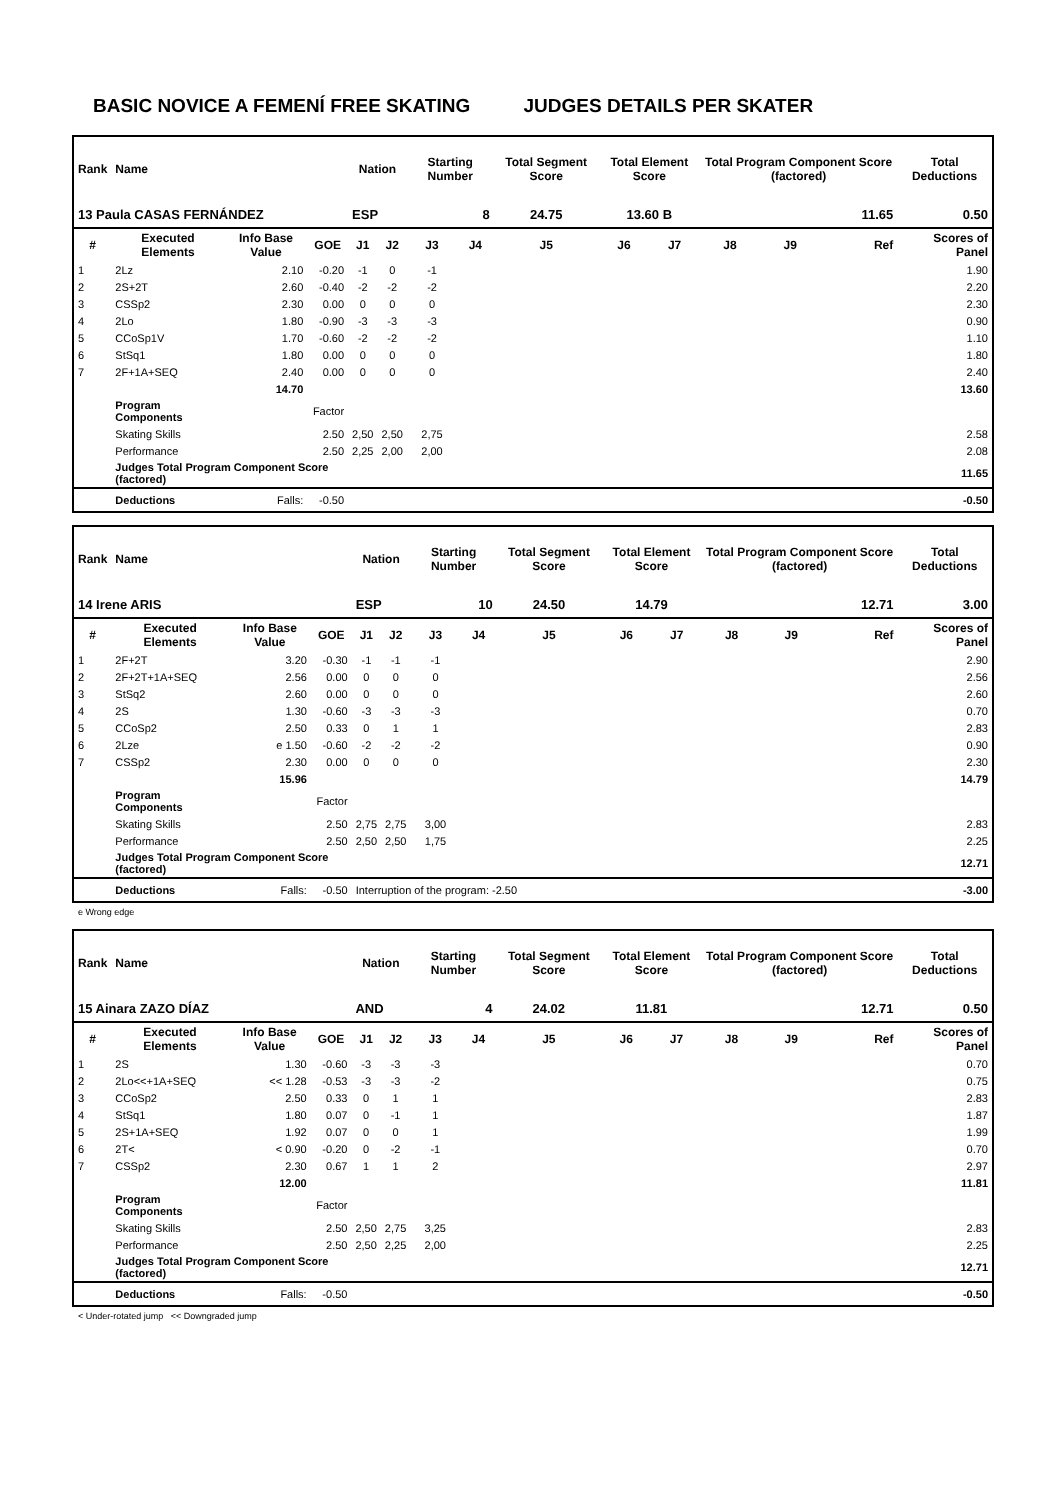BASIC NOVICE A FEMENÍ FREE SKATING JUDGES DETAILS PER SKATER
| Rank | Name | | | Nation | | Starting Number | | Total Segment Score | Total Element Score | | Total Program Component Score (factored) | | | Total Deductions |
| 13 Paula CASAS FERNÁNDEZ | | | | ESP | | 8 | | 24.75 | 13.60 B | | 11.65 | | | 0.50 |
| # | Executed Elements | Info Base Value | GOE | J1 | J2 | J3 | J4 | J5 | J6 | J7 | J8 | J9 | Ref | Scores of Panel |
| 1 | 2Lz | 2.10 | -0.20 | -1 | 0 | -1 | | | | | | | | 1.90 |
| 2 | 2S+2T | 2.60 | -0.40 | -2 | -2 | -2 | | | | | | | | 2.20 |
| 3 | CSSp2 | 2.30 | 0.00 | 0 | 0 | 0 | | | | | | | | 2.30 |
| 4 | 2Lo | 1.80 | -0.90 | -3 | -3 | -3 | | | | | | | | 0.90 |
| 5 | CCoSp1V | 1.70 | -0.60 | -2 | -2 | -2 | | | | | | | | 1.10 |
| 6 | StSq1 | 1.80 | 0.00 | 0 | 0 | 0 | | | | | | | | 1.80 |
| 7 | 2F+1A+SEQ | 2.40 | 0.00 | 0 | 0 | 0 | | | | | | | | 2.40 |
| | | 14.70 | | | | | | | | | | | | 13.60 |
| | Program Components | | Factor | | | | | | | | | | | |
| | Skating Skills | | 2.50 | 2,50 | 2,50 | 2,75 | | | | | | | | 2.58 |
| | Performance | | 2.50 | 2,25 | 2,00 | 2,00 | | | | | | | | 2.08 |
| | Judges Total Program Component Score (factored) | | | | | | | | | | | | | 11.65 |
| | Deductions | Falls: | -0.50 | | | | | | | | | | | -0.50 |
| Rank | Name | | | Nation | | Starting Number | | Total Segment Score | Total Element Score | | Total Program Component Score (factored) | | | Total Deductions |
| 14 Irene ARIS | | | | ESP | | 10 | | 24.50 | 14.79 | | 12.71 | | | 3.00 |
| # | Executed Elements | Info Base Value | GOE | J1 | J2 | J3 | J4 | J5 | J6 | J7 | J8 | J9 | Ref | Scores of Panel |
| 1 | 2F+2T | 3.20 | -0.30 | -1 | -1 | -1 | | | | | | | | 2.90 |
| 2 | 2F+2T+1A+SEQ | 2.56 | 0.00 | 0 | 0 | 0 | | | | | | | | 2.56 |
| 3 | StSq2 | 2.60 | 0.00 | 0 | 0 | 0 | | | | | | | | 2.60 |
| 4 | 2S | 1.30 | -0.60 | -3 | -3 | -3 | | | | | | | | 0.70 |
| 5 | CCoSp2 | 2.50 | 0.33 | 0 | 1 | 1 | | | | | | | | 2.83 |
| 6 | 2Lze | e 1.50 | -0.60 | -2 | -2 | -2 | | | | | | | | 0.90 |
| 7 | CSSp2 | 2.30 | 0.00 | 0 | 0 | 0 | | | | | | | | 2.30 |
| | | 15.96 | | | | | | | | | | | | 14.79 |
| | Program Components | | Factor | | | | | | | | | | | |
| | Skating Skills | | 2.50 | 2,75 | 2,75 | 3,00 | | | | | | | | 2.83 |
| | Performance | | 2.50 | 2,50 | 2,50 | 1,75 | | | | | | | | 2.25 |
| | Judges Total Program Component Score (factored) | | | | | | | | | | | | | 12.71 |
| | Deductions | Falls: | -0.50 | Interruption of the program: -2.50 | | | | | | | | | | -3.00 |
e Wrong edge
| Rank | Name | | | Nation | | Starting Number | | Total Segment Score | Total Element Score | | Total Program Component Score (factored) | | | Total Deductions |
| 15 Ainara ZAZO DÍAZ | | | | AND | | 4 | | 24.02 | 11.81 | | 12.71 | | | 0.50 |
| # | Executed Elements | Info Base Value | GOE | J1 | J2 | J3 | J4 | J5 | J6 | J7 | J8 | J9 | Ref | Scores of Panel |
| 1 | 2S | 1.30 | -0.60 | -3 | -3 | -3 | | | | | | | | 0.70 |
| 2 | 2Lo<<+1A+SEQ | << 1.28 | -0.53 | -3 | -3 | -2 | | | | | | | | 0.75 |
| 3 | CCoSp2 | 2.50 | 0.33 | 0 | 1 | 1 | | | | | | | | 2.83 |
| 4 | StSq1 | 1.80 | 0.07 | 0 | -1 | 1 | | | | | | | | 1.87 |
| 5 | 2S+1A+SEQ | 1.92 | 0.07 | 0 | 0 | 1 | | | | | | | | 1.99 |
| 6 | 2T< | < 0.90 | -0.20 | 0 | -2 | -1 | | | | | | | | 0.70 |
| 7 | CSSp2 | 2.30 | 0.67 | 1 | 1 | 2 | | | | | | | | 2.97 |
| | | 12.00 | | | | | | | | | | | | 11.81 |
| | Program Components | | Factor | | | | | | | | | | | |
| | Skating Skills | | 2.50 | 2,50 | 2,75 | 3,25 | | | | | | | | 2.83 |
| | Performance | | 2.50 | 2,50 | 2,25 | 2,00 | | | | | | | | 2.25 |
| | Judges Total Program Component Score (factored) | | | | | | | | | | | | | 12.71 |
| | Deductions | Falls: | -0.50 | | | | | | | | | | | -0.50 |
< Under-rotated jump << Downgraded jump